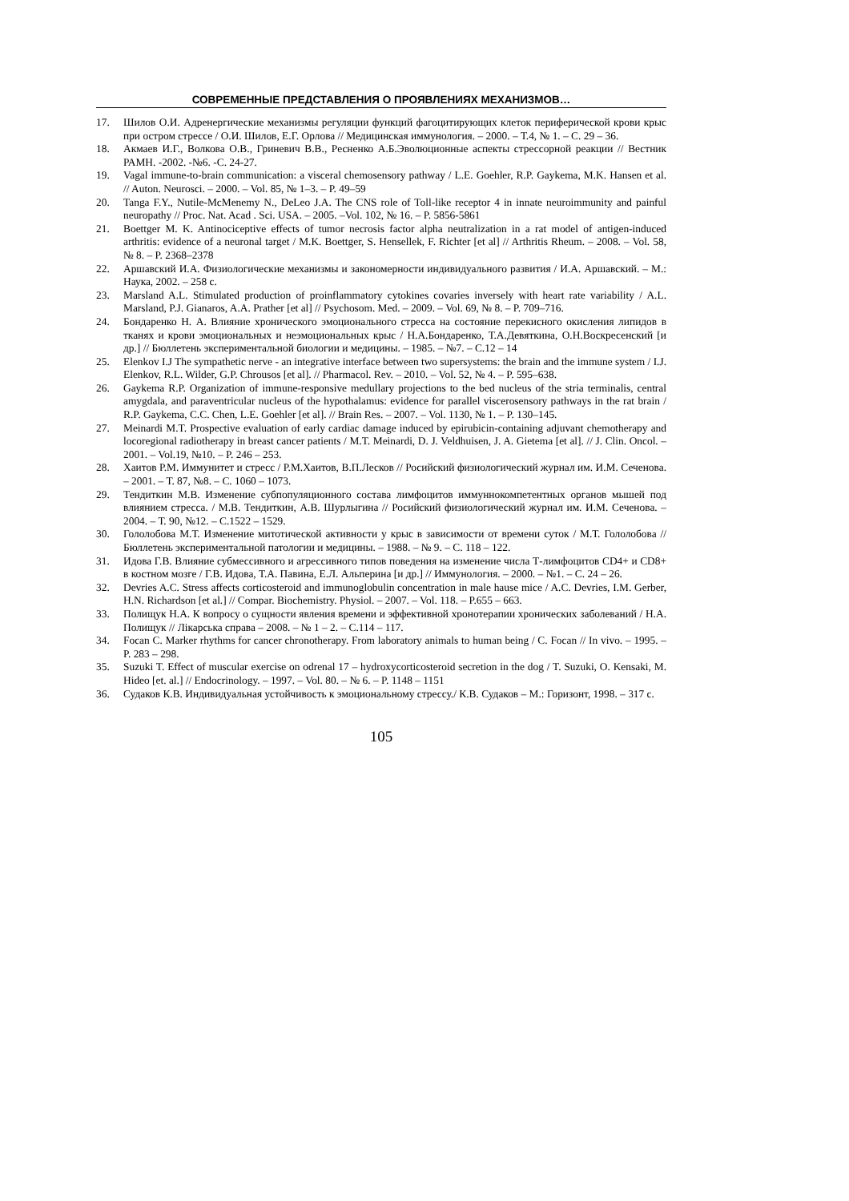СОВРЕМЕННЫЕ ПРЕДСТАВЛЕНИЯ О ПРОЯВЛЕНИЯХ МЕХАНИЗМОВ…
17. Шилов О.И. Адренергические механизмы регуляции функций фагоцитирующих клеток периферической крови крыс при остром стрессе / О.И. Шилов, Е.Г. Орлова // Медицинская иммунология. – 2000. – Т.4, № 1. – С. 29 – 36.
18. Акмаев И.Г., Волкова О.В., Гриневич В.В., Ресненко А.Б.Эволюционные аспекты стрессорной реакции // Вестник РАМН. -2002. -№6. -С. 24-27.
19. Vagal immune-to-brain communication: a visceral chemosensory pathway / L.E. Goehler, R.P. Gaykema, M.K. Hansen et al. // Auton. Neurosci. – 2000. – Vol. 85, № 1–3. – P. 49–59
20. Tanga F.Y., Nutile-McMenemy N., DeLeo J.A. The CNS role of Toll-like receptor 4 in innate neuroimmunity and painful neuropathy // Proc. Nat. Acad . Sci. USA. – 2005. –Vol. 102, № 16. – P. 5856-5861
21. Boettger M. K. Antinociceptive effects of tumor necrosis factor alpha neutralization in a rat model of antigen-induced arthritis: evidence of a neuronal target / M.K. Boettger, S. Hensellek, F. Richter [et al] // Arthritis Rheum. – 2008. – Vol. 58, № 8. – P. 2368–2378
22. Аршавский И.А. Физиологические механизмы и закономерности индивидуального развития / И.А. Аршавский. – М.: Наука, 2002. – 258 с.
23. Marsland A.L. Stimulated production of proinflammatory cytokines covaries inversely with heart rate variability / A.L. Marsland, P.J. Gianaros, A.A. Prather [et al] // Psychosom. Med. – 2009. – Vol. 69, № 8. – P. 709–716.
24. Бондаренко Н. А. Влияние хронического эмоционального стресса на состояние перекисного окисления липидов в тканях и крови эмоциональных и неэмоциональных крыс / Н.А.Бондаренко, Т.А.Девяткина, О.Н.Воскресенский [и др.] // Бюллетень экспериментальной биологии и медицины. – 1985. – №7. – С.12 – 14
25. Elenkov I.J The sympathetic nerve - an integrative interface between two supersystems: the brain and the immune system / I.J. Elenkov, R.L. Wilder, G.P. Chrousos [et al]. // Pharmacol. Rev. – 2010. – Vol. 52, № 4. – P. 595–638.
26. Gaykema R.P. Organization of immune-responsive medullary projections to the bed nucleus of the stria terminalis, central amygdala, and paraventricular nucleus of the hypothalamus: evidence for parallel viscerosensory pathways in the rat brain / R.P. Gaykema, C.C. Chen, L.E. Goehler [et al]. // Brain Res. – 2007. – Vol. 1130, № 1. – P. 130–145.
27. Meinardi M.T. Prospective evaluation of early cardiac damage induced by epirubicin-containing adjuvant chemotherapy and locoregional radiotherapy in breast cancer patients / M.T. Meinardi, D. J. Veldhuisen, J. A. Gietema [et al]. // J. Clin. Oncol. – 2001. – Vol.19, №10. – P. 246 – 253.
28. Хаитов Р.М. Иммунитет и стресс / Р.М.Хаитов, В.П.Лесков // Росийский физиологический журнал им. И.М. Сеченова. – 2001. – Т. 87, №8. – С. 1060 – 1073.
29. Тендиткин М.В. Изменение субпопуляционного состава лимфоцитов иммуннокомпетентных органов мышей под влиянием стресса. / М.В. Тендиткин, А.В. Шурлыгина // Росийский физиологический журнал им. И.М. Сеченова. – 2004. – Т. 90, №12. – С.1522 – 1529.
30. Гололобова М.Т. Изменение митотической активности у крыс в зависимости от времени суток / М.Т. Гололобова // Бюллетень экспериментальной патологии и медицины. – 1988. – № 9. – С. 118 – 122.
31. Идова Г.В. Влияние субмессивного и агрессивного типов поведения на изменение числа Т-лимфоцитов CD4+ и CD8+ в костном мозге / Г.В. Идова, Т.А. Павина, Е.Л. Альперина [и др.] // Иммунология. – 2000. – №1. – С. 24 – 26.
32. Devries A.C. Stress affects corticosteroid and immunoglobulin concentration in male hause mice / A.C. Devries, I.M. Gerber, H.N. Richardson [et al.] // Compar. Biochemistry. Physiol. – 2007. – Vol. 118. – P.655 – 663.
33. Полищук Н.А. К вопросу о сущности явления времени и эффективной хронотерапии хронических заболеваний / Н.А. Полищук // Лікарська справа – 2008. – № 1 – 2. – С.114 – 117.
34. Focan C. Marker rhythms for cancer chronotherapy. From laboratory animals to human being / C. Focan // In vivo. – 1995. – P. 283 – 298.
35. Suzuki T. Effect of muscular exercise on odrenal 17 – hydroxycorticosteroid secretion in the dog / T. Suzuki, O. Kensaki, M. Hideo [et. al.] // Endocrinology. – 1997. – Vol. 80. – № 6. – P. 1148 – 1151
36. Судаков К.В. Индивидуальная устойчивость к эмоциональному стрессу./ К.В. Судаков – М.: Горизонт, 1998. – 317 с.
105